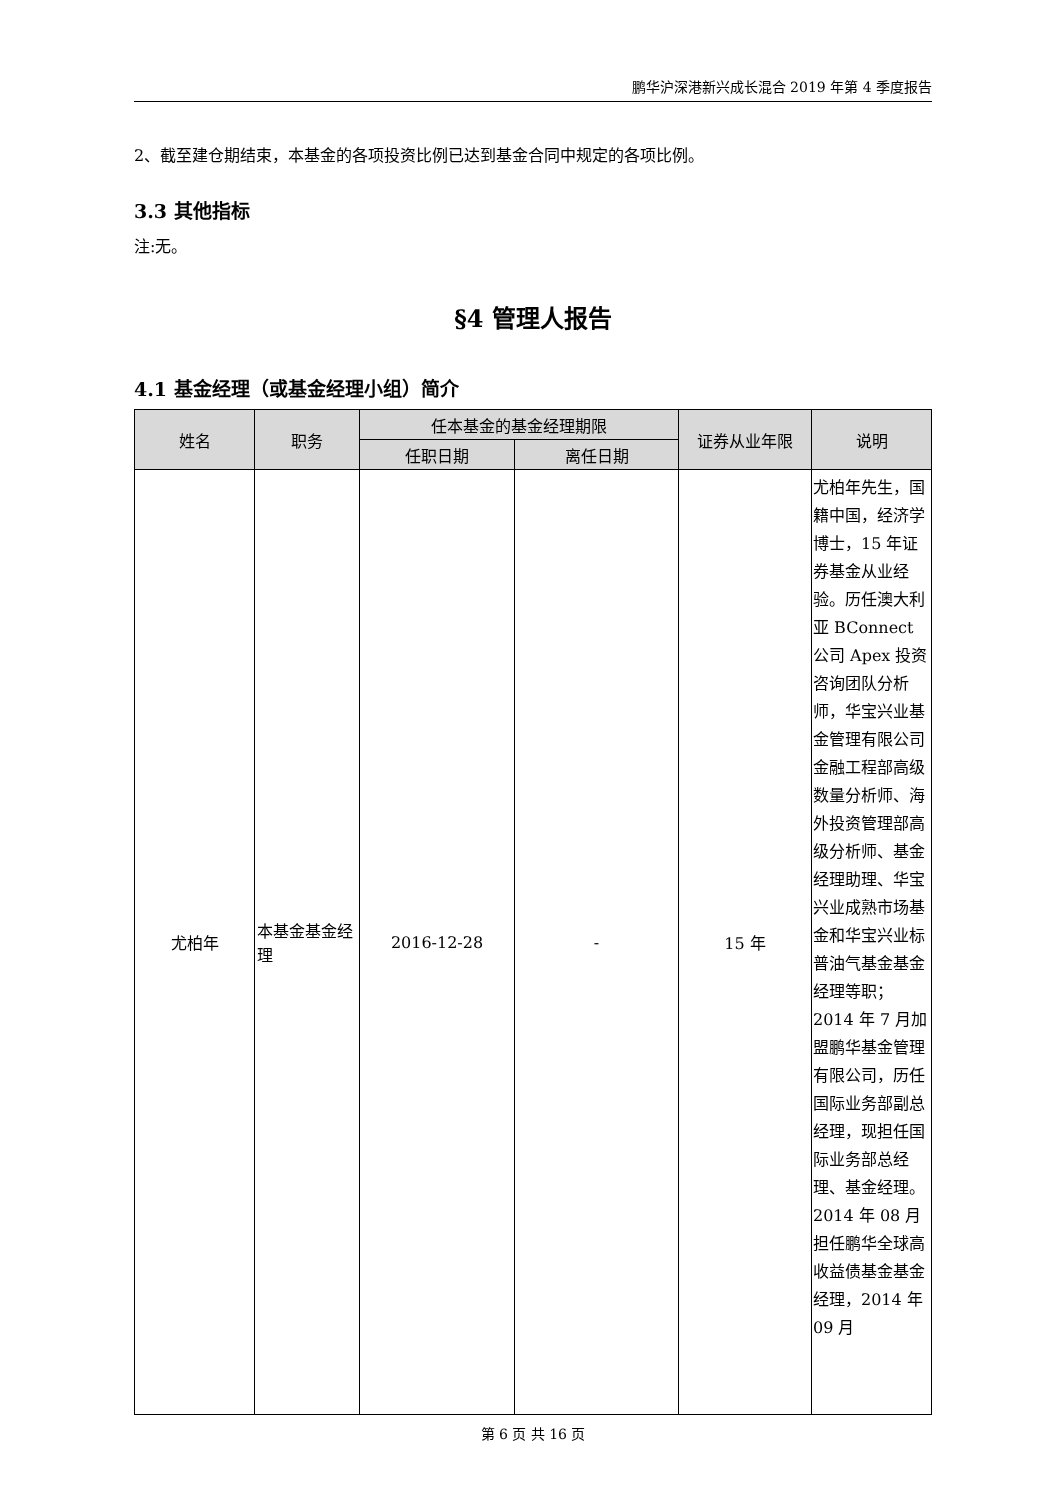鹏华沪深港新兴成长混合 2019 年第 4 季度报告
2、截至建仓期结束，本基金的各项投资比例已达到基金合同中规定的各项比例。
3.3 其他指标
注:无。
§4 管理人报告
4.1 基金经理（或基金经理小组）简介
| 姓名 | 职务 | 任本基金的基金经理期限 | | 证券从业年限 | 说明 |
| --- | --- | --- | --- | --- | --- |
| | | 任职日期 | 离任日期 | | |
| 尤柏年 | 本基金基金经理 | 2016-12-28 | - | 15 年 | 尤柏年先生，国籍中国，经济学博士，15 年证券基金从业经验。历任澳大利亚 BConnect 公司 Apex 投资咨询团队分析师，华宝兴业基金管理有限公司金融工程部高级数量分析师、海外投资管理部高级分析师、基金经理助理、华宝兴业成熟市场基金和华宝兴业标普油气基金基金经理等职；2014 年 7 月加盟鹏华基金管理有限公司，历任国际业务部副总经理，现担任国际业务部总经理、基金经理。2014 年 08 月担任鹏华全球高收益债基金基金经理，2014 年 09 月 |
第 6 页 共 16 页